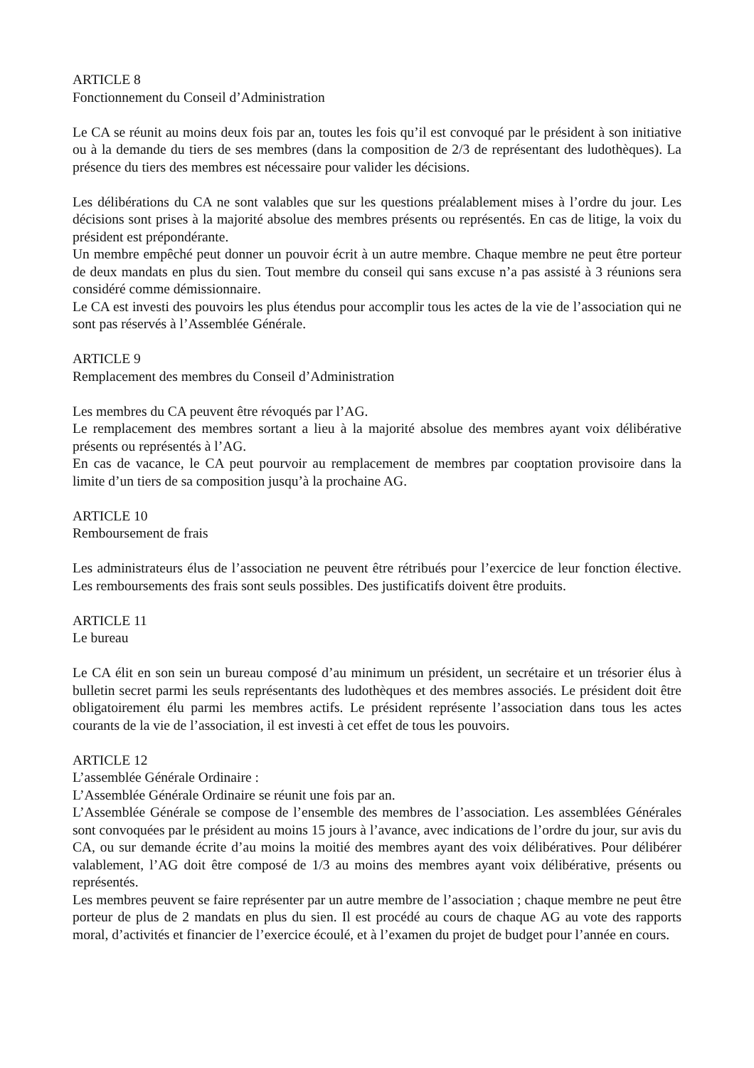ARTICLE 8
Fonctionnement du Conseil d’Administration
Le CA se réunit au moins deux fois par an, toutes les fois qu’il est convoqué par le président à son initiative ou à la demande du tiers de ses membres (dans la composition de 2/3 de représentant des ludothèques). La présence du tiers des membres est nécessaire pour valider les décisions.
Les délibérations du CA ne sont valables que sur les questions préalablement mises à l’ordre du jour. Les décisions sont prises à la majorité absolue des membres présents ou représentés. En cas de litige, la voix du président est prépondérante.
Un membre empêché peut donner un pouvoir écrit à un autre membre. Chaque membre ne peut être porteur de deux mandats en plus du sien. Tout membre du conseil qui sans excuse n’a pas assisté à 3 réunions sera considéré comme démissionnaire.
Le CA est investi des pouvoirs les plus étendus pour accomplir tous les actes de la vie de l’association qui ne sont pas réservés à l’Assemblée Générale.
ARTICLE 9
Remplacement des membres du Conseil d’Administration
Les membres du CA peuvent être révoqués par l’AG.
Le remplacement des membres sortant a lieu à la majorité absolue des membres ayant voix délibérative présents ou représentés à l’AG.
En cas de vacance, le CA peut pourvoir au remplacement de membres par cooptation provisoire dans la limite d’un tiers de sa composition jusqu’à la prochaine AG.
ARTICLE 10
Remboursement de frais
Les administrateurs élus de l’association ne peuvent être rétribués pour l’exercice de leur fonction élective. Les remboursements des frais sont seuls possibles. Des justificatifs doivent être produits.
ARTICLE 11
Le bureau
Le CA élit en son sein un bureau composé d’au minimum un président, un secrétaire et un trésorier élus à bulletin secret parmi les seuls représentants des ludothèques et des membres associés. Le président doit être obligatoirement élu parmi les membres actifs. Le président représente l’association dans tous les actes courants de la vie de l’association, il est investi à cet effet de tous les pouvoirs.
ARTICLE 12
L’assemblée Générale Ordinaire :
L’Assemblée Générale Ordinaire se réunit une fois par an.
L’Assemblée Générale se compose de l’ensemble des membres de l’association. Les assemblées Générales sont convoquées par le président au moins 15 jours à l’avance, avec indications de l’ordre du jour, sur avis du CA, ou sur demande écrite d’au moins la moitié des membres ayant des voix délibératives. Pour délibérer valablement, l’AG doit être composé de 1/3 au moins des membres ayant voix délibérative, présents ou représentés.
Les membres peuvent se faire représenter par un autre membre de l’association ; chaque membre ne peut être porteur de plus de 2 mandats en plus du sien. Il est procédé au cours de chaque AG au vote des rapports moral, d’activités et financier de l’exercice écoulé, et à l’examen du projet de budget pour l’année en cours.